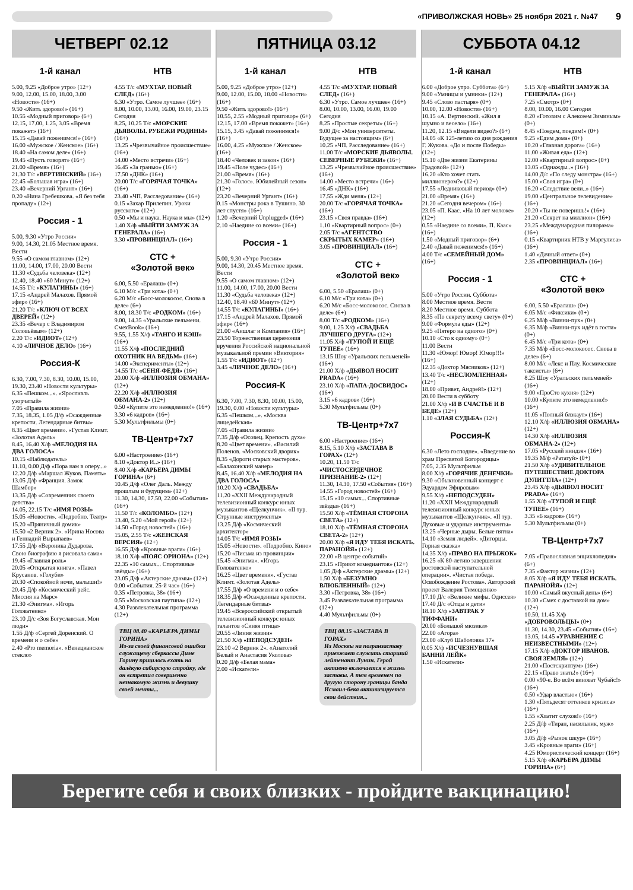«ПРИВОЛЖСКАЯ НОВЬ» 25 ноября 2021 г. №47
9
ЧЕТВЕРГ 02.12
1-й канал
5.00, 9.25 «Доброе утро» (12+)
9.00, 12.00, 15.00, 18.00, 3.00 «Новости» (16+)
9.50 «Жить здорово!» (16+)
10.55 «Модный приговор» (6+)
12.15, 17.00, 1.25, 3.05 «Время покажет» (16+)
15.15 «Давай поженимся!» (16+)
16.00 «Мужское / Женское» (16+)
18.40 «На самом деле» (16+)
19.45 «Пусть говорят» (16+)
21.00 «Время» (16+)
21.30 Т/с «ВЕРТИНСКИЙ» (16+)
22.45 «Большая игра» (16+)
23.40 «Вечерний Ургант» (16+)
0.20 «Нина Гребешкова. «Я без тебя пропаду» (12+)
Россия - 1
5.00, 9.30 «Утро России»
9.00, 14.30, 21.05 Местное время. Вести
9.55 «О самом главном» (12+)
11.00, 14.00, 17.00, 20.00 Вести
11.30 «Судьба человека» (12+)
12.40, 18.40 «60 Минут» (12+)
14.55 Т/с «КУЛАГИНЫ» (16+)
17.15 «Андрей Малахов. Прямой эфир» (16+)
21.20 Т/с «КЛЮЧ ОТ ВСЕХ ДВЕРЕЙ» (12+)
23.35 «Вечер с Владимиром Соловьёвым» (12+)
2.20 Т/с «ИДИОТ» (12+)
4.10 «ЛИЧНОЕ ДЕЛО» (16+)
Россия-К
6.30, 7.00, 7.30, 8.30, 10.00, 15.00, 19.30, 23.40 «Новости культуры»
6.35 «Пешком...». «Ярославль узорчатый»
7.05 «Правила жизни»
7.35, 18.35, 1.05 Д/ф «Осажденные крепости. Легендарные битвы»
8.35 «Цвет времени». «Густав Климт. «Золотая Адель»
8.45, 16.40 Х/ф «МЕЛОДИЯ НА ДВА ГОЛОСА»
10.15 «Наблюдатель»
11.10, 0.00 Д/ф «Пора нам в оперу...»
12.20 Д/ф «Маршал Жуков. Память»
13.05 Д/ф «Франция. Замок Шамбор»
13.35 Д/ф «Современник своего детства»
14.05, 22.15 Т/с «ИМЯ РОЗЫ»
15.05 «Новости». «Подробно. Театр»
15.20 «Пряничный домик»
15.50 «2 Верник 2». «Ирина Носова и Геннадий Вырыпаев»
17.55 Д/ф «Вероника Дударова. Свою биографию я рисовала сама»
19.45 «Главная роль»
20.05 «Открытая книга». «Павел Крусанов. «Голуби»
20.30 «Спокойной ночи, малыши!»
20.45 Д/ф «Космический рейс. Миссия на Марс»
21.30 «Энигма». «Игорь Головатенко»
23.10 Д/с «Зоя Богуславская. Мои люди»
1.55 Д/ф «Сергей Доренский. О времени и о себе»
2.40 «Pro memoria». «Венецианское стекло»
НТВ
4.55 Т/с «МУХТАР. НОВЫЙ СЛЕД» (16+)
6.30 «Утро. Самое лучшее» (16+)
8.00, 10.00, 13.00, 16.00, 19.00, 23.15 Сегодня
8.25, 10.25 Т/с «МОРСКИЕ ДЬЯВОЛЫ. РУБЕЖИ РОДИНЫ» (16+)
13.25 «Чрезвычайное происшествие» (16+)
14.00 «Место встречи» (16+)
16.45 «За гранью» (16+)
17.50 «ДНК» (16+)
20.00 Т/с «ГОРЯЧАЯ ТОЧКА» (16+)
23.40 «ЧП. Расследование» (16+)
0.15 «Захар Прилепин. Уроки русского» (12+)
0.50 «Мы и наука. Наука и мы» (12+)
1.40 Х/ф «ВЫЙТИ ЗАМУЖ ЗА ГЕНЕРАЛА» (16+)
3.30 «ПРОВИНЦИАЛ» (16+)
СТС +
«Золотой век»
6.00, 5.50 «Ералаш» (0+)
6.10 М/с «Три кота» (0+)
6.20 М/с «Босс-молокосос. Снова в деле» (6+)
8.00, 18.30 Т/с «РОДКОМ» (16+)
9.00, 14.35 «Уральские пельмени. СмехBook» (16+)
9.55, 1.55 Х/ф «ТАНГО И КЭШ» (16+)
11.55 Х/ф «ПОСЛЕДНИЙ ОХОТНИК НА ВЕДЬМ» (16+)
14.00 «Эксперименты» (12+)
14.55 Т/с «СЕНЯ-ФЕДЯ» (16+)
20.00 Х/ф «ИЛЛЮЗИЯ ОБМАНА» (12+)
22.20 Х/ф «ИЛЛЮЗИЯ ОБМАНА-2» (12+)
0.50 «Купите это немедленно!» (16+)
3.30 «6 кадров» (16+)
5.30 Мультфильмы (0+)
ТВ-Центр+7х7
6.00 «Настроение» (16+)
8.10 «Доктор И..» (16+)
8.40 Х/ф «КАРЬЕРА ДИМЫ ГОРИНА» (6+)
10.45 Д/ф «Олег Даль. Между прошлым и будущим» (12+)
11.30, 14.30, 17.50, 22.00 «События» (16+)
11.50 Т/с «КОЛОМБО» (12+)
13.40, 5.20 «Мой герой» (12+)
14.50 «Город новостей» (16+)
15.05, 2.55 Т/с «ЖЕНСКАЯ ВЕРСИЯ» (12+)
16.55 Д/ф «Кровные враги» (16+)
18.10 Х/ф «ПОЯС ОРИОНА» (12+)
22.35 «10 самых... Спортивные звёзды» (16+)
23.05 Д/ф «Актерские драмы» (12+)
0.00 «События. 25-й час» (16+)
0.35 «Петровка, 38» (16+)
0.55 «Московская паутина» (12+)
4.30 Развлекательная программа (12+)
ТВЦ 08.40 «КАРЬЕРА ДИМЫ ГОРИНА»
Из-за своей финансовой ошибки служащему сберкассы Диме Горину пришлось ехать на далёкую сибирскую стройку, где он встретил совершенно незнакомую жизнь и девушку своей мечты...
ПЯТНИЦА 03.12
1-й канал
5.00, 9.25 «Доброе утро» (12+)
9.00, 12.00, 15.00, 18.00 «Новости» (16+)
9.50 «Жить здорово!» (16+)
10.55, 2.55 «Модный приговор» (6+)
12.15, 17.00 «Время покажет» (16+)
15.15, 3.45 «Давай поженимся!» (16+)
16.00, 4.25 «Мужское / Женское» (16+)
18.40 «Человек и закон» (16+)
19.45 «Поле чудес» (16+)
21.00 «Время» (16+)
21.30 «Голос». Юбилейный сезон» (12+)
23.20 «Вечерний Ургант» (16+)
0.15 «Монстры рока в Тушино. 30 лет спустя» (16+)
1.20 «Вечерний Unplugged» (16+)
2.10 «Наедине со всеми» (16+)
Россия - 1
5.00, 9.30 «Утро России»
9.00, 14.30, 20.45 Местное время. Вести
9.55 «О самом главном» (12+)
11.00, 14.00, 17.00, 20.00 Вести
11.30 «Судьба человека» (12+)
12.40, 18.40 «60 Минут» (12+)
14.55 Т/с «КУЛАГИНЫ» (16+)
17.15 «Андрей Малахов. Прямой эфир» (16+)
21.00 «Аншлаг и Компания» (16+)
23.50 Торжественная церемония вручения Российской национальной музыкальной премии «Виктория»
1.55 Т/с «ИДИОТ» (12+)
3.45 «ЛИЧНОЕ ДЕЛО» (16+)
Россия-К
6.30, 7.00, 7.30, 8.30, 10.00, 15.00, 19.30, 0.00 «Новости культуры»
6.35 «Пешком...». «Москва лицедейская»
7.05 «Правила жизни»
7.35 Д/ф «Осовец. Крепость духа»
8.20 «Цвет времени». «Василий Поленов. «Московский дворик»
8.35 «Дороги старых мастеров». «Балахонский манер»
8.45, 16.40 Х/ф «МЕЛОДИЯ НА ДВА ГОЛОСА»
10.20 Х/ф «СВАДЬБА»
11.20 «XXII Международный телевизионный конкурс юных музыкантов «Щелкунчик». «II тур. Струнные инструменты»
13.25 Д/ф «Космический архитектор»
14.05 Т/с «ИМЯ РОЗЫ»
15.05 «Новости». «Подробно. Кино»
15.20 «Письма из провинции»
15.45 «Энигма». «Игорь Головатенко»
16.25 «Цвет времени». «Густав Климт. «Золотая Адель»
17.55 Д/ф «О времени и о себе»
18.35 Д/ф «Осажденные крепости. Легендарные битвы»
19.45 «Всероссийский открытый телевизионный конкурс юных талантов «Синяя птица»
20.55 «Линия жизни»
21.50 Х/ф «НЕПОДСУДЕН»
23.10 «2 Верник 2». «Анатолий Белый и Анастасия Уколова»
0.20 Д/ф «Белая мама»
2.00 «Искатели»
НТВ
4.55 Т/с «МУХТАР. НОВЫЙ СЛЕД» (16+)
6.30 «Утро. Самое лучшее» (16+)
8.00, 10.00, 13.00, 16.00, 19.00 Сегодня
8.25 «Простые секреты» (16+)
9.00 Д/с «Мои университеты. Будущее за настоящим» (6+)
10.25 «ЧП. Расследование» (16+)
11.00 Т/с «МОРСКИЕ ДЬЯВОЛЫ. СЕВЕРНЫЕ РУБЕЖИ» (16+)
13.25 «Чрезвычайное происшествие» (16+)
14.00 «Место встречи» (16+)
16.45 «ДНК» (16+)
17.55 «Жди меня» (12+)
20.00 Т/с «ГОРЯЧАЯ ТОЧКА» (16+)
23.15 «Своя правда» (16+)
1.10 «Квартирный вопрос» (0+)
2.05 Т/с «АГЕНТСТВО СКРЫТЫХ КАМЕР» (16+)
3.05 «ПРОВИНЦИАЛ» (16+)
СТС +
«Золотой век»
6.00, 5.50 «Ералаш» (0+)
6.10 М/с «Три кота» (0+)
6.20 М/с «Босс-молокосос. Снова в деле» (6+)
8.00 Т/с «РОДКОМ» (16+)
9.00, 1.25 Х/ф «СВАДЬБА ЛУЧШЕГО ДРУГА» (12+)
11.05 Х/ф «ТУПОЙ И ЕЩЁ ТУПЕЕ» (16+)
13.15 Шоу «Уральских пельменей» (16+)
21.00 Х/ф «ДЬЯВОЛ НОСИТ PRADA» (16+)
23.10 Х/ф «ПАПА-ДОСВИДОС» (16+)
3.15 «6 кадров» (16+)
5.30 Мультфильмы (0+)
ТВ-Центр+7х7
6.00 «Настроение» (16+)
8.15, 5.10 Х/ф «ЗАСТАВА В ГОРАХ» (12+)
10.20, 11.50 Т/с «ЧИСТОСЕРДЕЧНОЕ ПРИЗНАНИЕ-2» (12+)
11.30, 14.30, 17.50 «События» (16+)
14.55 «Город новостей» (16+)
15.15 «10 самых... Спортивные звёзды» (16+)
15.50 Х/ф «ТЁМНАЯ СТОРОНА СВЕТА» (12+)
18.10 Х/ф «ТЁМНАЯ СТОРОНА СВЕТА-2» (12+)
20.00 Х/ф «Я ИДУ ТЕБЯ ИСКАТЬ. ПАРАНОЙЯ» (12+)
22.00 «В центре событий»
23.15 «Приют комедиантов» (12+)
1.05 Д/ф «Актерские драмы» (12+)
1.50 Х/ф «БЕЗУМНО ВЛЮБЛЕННЫЙ» (12+)
3.30 «Петровка, 38» (16+)
3.45 Развлекательная программа (12+)
4.40 Мультфильмы (0+)
ТВЦ 08.15 «ЗАСТАВА В ГОРАХ»
Из Москвы на погранзаставу приезжает служить старший лейтенант Лунин. Герой активно включается в жизнь заставы. А тем временем по другую сторону границы банда Исмаил-бека активизируется свои действия...
СУББОТА 04.12
1-й канал
6.00 «Доброе утро. Суббота» (6+)
9.00 «Умницы и умники» (12+)
9.45 «Слово пастыря» (0+)
10.00, 12.00 «Новости» (16+)
10.15 «А. Вертинский. «Жил я шумно и весело» (16+)
11.20, 12.15 «Видели видео?» (6+)
14.05 «К 125-летию со дня рождения Г. Жукова. «До и после Победы» (12+)
15.10 «Две жизни Екатерины Градовой» (12+)
16.20 «Кто хочет стать миллионером?» (12+)
17.55 «Ледниковый период» (0+)
21.00 «Время» (16+)
21.20 «Сегодня вечером» (16+)
23.05 «П. Каас. «На 10 лет моложе» (12+)
0.55 «Наедине со всеми». П. Каас» (16+)
1.50 «Модный приговор» (6+)
2.40 «Давай поженимся!» (16+)
4.00 Т/с «СЕМЕЙНЫЙ ДОМ» (16+)
Россия - 1
5.00 «Утро России. Суббота»
8.00 Местное время. Вести
8.20 Местное время. Суббота
8.35 «По секрету всему свету» (0+)
9.00 «Формула еды» (12+)
9.25 «Пятеро на одного» (0+)
10.10 «Сто к одному» (0+)
11.00 Вести
11.30 «Юмор! Юмор! Юмор!!!» (16+)
12.35 «Доктор Мясников» (12+)
13.40 Т/с «НЕСЛОМЛЕННАЯ» (12+)
18.00 «Привет, Андрей!» (12+)
20.00 Вести в субботу
21.00 Х/ф «И В СЧАСТЬЕ И В БЕДЕ» (12+)
1.10 «ЗЛАЯ СУДЬБА» (12+)
Россия-К
6.30 «Лето господне». «Введение во храм Пресвятой Богородицы»
7.05, 2.35 Мультфильм
8.00 Х/ф «ГОРЯЧИЕ ДЕНЕЧКИ»
9.30 «Обыкновенный концерт с Эдуардом Эфировым»
9.55 Х/ф «НЕПОДСУДЕН»
11.20 «XXII Международный телевизионный конкурс юных музыкантов «Щелкунчик». «II тур. Духовые и ударные инструменты»
13.25 «Черные дыры. Белые пятна»
14.10 «Земля людей». «Дигорцы. Горная сказка»
14.35 Х/ф «ПРАВО НА ПРЫЖОК»
16.25 «К 80-летию завершения ростовской наступательной операции». «Чистая победа. Освобождение Ростова». Авторский проект Валерия Тимощенко»
17.10 Д/с «Великие мифы. Одиссея»
17.40 Д/с «Отцы и дети»
18.10 Х/ф «ЗАВТРАК У ТИФФАНИ»
20.00 «Большой мюзикл»
22.00 «Агора»
23.00 «Клуб Шаболовка 37»
0.05 Х/ф «ИСЧЕЗНУВШАЯ БАННИ ЛЕЙК»
1.50 «Искатели»
НТВ
5.15 Х/ф «ВЫЙТИ ЗАМУЖ ЗА ГЕНЕРАЛА» (16+)
7.25 «Смотр» (0+)
8.00, 10.00, 16.00 Сегодня
8.20 «Готовим с Алексеем Зиминым» (0+)
8.45 «Поедем, поедим!» (0+)
9.25 «Едим дома» (0+)
10.20 «Главная дорога» (16+)
11.00 «Живая еда» (12+)
12.00 «Квартирный вопрос» (0+)
13.05 «Однажды..» (16+)
14.00 Д/с «По следу монстра» (16+)
15.00 «Своя игра» (0+)
16.20 «Следствие вели..» (16+)
19.00 «Центральное телевидение» (16+)
20.20 «Ты не поверишь!» (16+)
21.20 «Секрет на миллион» (16+)
23.25 «Международная пилорама» (16+)
0.15 «Квартирник НТВ у Маргулиса» (16+)
1.40 «Дачный ответ» (0+)
2.35 «ПРОВИНЦИАЛ» (16+)
СТС +
«Золотой век»
6.00, 5.50 «Ералаш» (0+)
6.05 М/с «Фиксики» (0+)
6.25 М/ф «Винни-пух» (0+)
6.35 М/ф «Винни-пух идёт в гости» (0+)
6.45 М/с «Три кота» (0+)
7.35 М/ф «Босс-молокосос. Снова в деле» (6+)
8.00 М/с «Лекс и Плу. Космические таксисты» (6+)
8.25 Шоу «Уральских пельменей» (16+)
9.00 «ПроСто кухня» (12+)
10.00 «Купите это немедленно!» (16+)
11.05 «Полный блэкаут» (16+)
12.10 Х/ф «ИЛЛЮЗИЯ ОБМАНА» (12+)
14.30 Х/ф «ИЛЛЮЗИЯ ОБМАНА-2» (12+)
17.05 «Русский ниндзя» (16+)
19.35 М/ф «Рататуй» (0+)
21.50 Х/ф «УДИВИТЕЛЬНОЕ ПУТЕШЕСТВИЕ ДОКТОРА ДУЛИТТЛА» (12+)
23.45 Х/ф «ДЬЯВОЛ НОСИТ PRADA» (16+)
1.55 Х/ф «ТУПОЙ И ЕЩЁ ТУПЕЕ» (16+)
3.35 «6 кадров» (16+)
5.30 Мультфильмы (0+)
ТВ-Центр+7х7
7.05 «Православная энциклопедия» (6+)
7.35 «Фактор жизни» (12+)
8.05 Х/ф «Я ИДУ ТЕБЯ ИСКАТЬ. ПАРАНОЙЯ» (12+)
10.00 «Самый вкусный день» (6+)
10.30 «Смех с доставкой на дом» (12+)
10.50, 11.45 Х/ф «ДОБРОВОЛЬЦЫ» (0+)
11.30, 14.30, 23.45 «События» (16+)
13.05, 14.45 «УРАВНЕНИЕ С НЕИЗВЕСТНЫМИ» (12+)
17.15 Х/ф «ДОКТОР ИВАНОВ. СВОЯ ЗЕМЛЯ» (12+)
21.00 «Постскриптум» (16+)
22.15 «Право знать!» (16+)
0.00 «90-е. Во всём виноват Чубайс!» (16+)
0.50 «Удар властью» (16+)
1.30 «Пятьдесят оттенков кризиса» (16+)
1.55 «Хватит слухов!» (16+)
2.25 Д/ф «Тиран, насильник, муж» (16+)
3.05 Д/ф «Рынок шкур» (16+)
3.45 «Кровные враги» (16+)
4.25 Юмористический концерт (16+)
5.15 Х/ф «КАРЬЕРА ДИМЫ ГОРИНА» (6+)
Берегите себя и своих близких - пройдите вакцинацию!